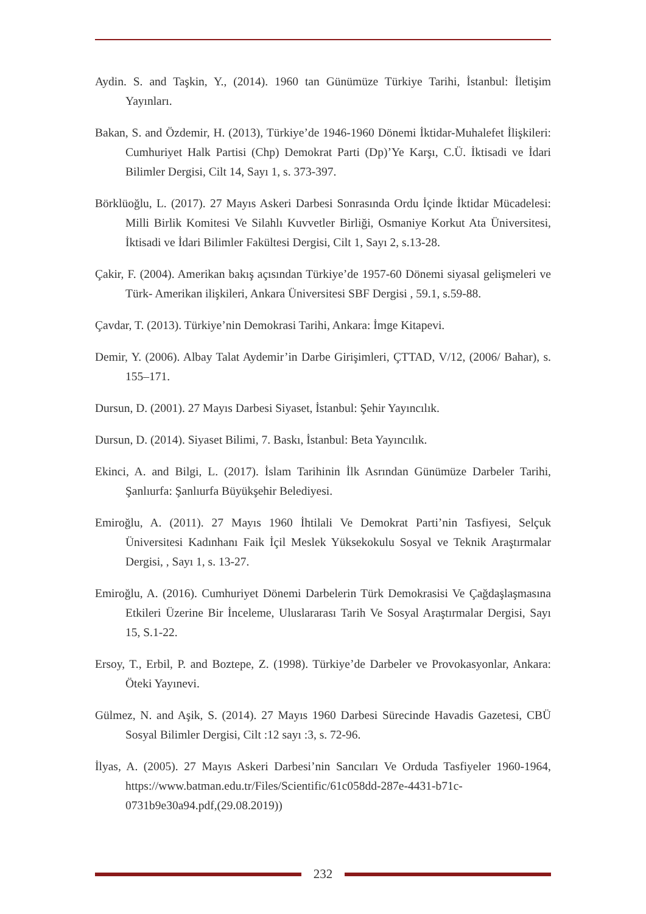Aydin. S. and Taşkin, Y., (2014). 1960 tan Günümüze Türkiye Tarihi, İstanbul: İletişim Yayınları.
Bakan, S. and Özdemir, H. (2013), Türkiye’de 1946-1960 Dönemi İktidar-Muhalefet İlişkileri: Cumhuriyet Halk Partisi (Chp) Demokrat Parti (Dp)’Ye Karşı, C.Ü. İktisadi ve İdari Bilimler Dergisi, Cilt 14, Sayı 1, s. 373-397.
Börklüoğlu, L. (2017). 27 Mayıs Askeri Darbesi Sonrasında Ordu İçinde İktidar Mücadelesi: Milli Birlik Komitesi Ve Silahlı Kuvvetler Birliği, Osmaniye Korkut Ata Üniversitesi, İktisadi ve İdari Bilimler Fakültesi Dergisi, Cilt 1, Sayı 2, s.13-28.
Çakir, F. (2004). Amerikan bakış açısından Türkiye’de 1957-60 Dönemi siyasal gelişmeleri ve Türk- Amerikan ilişkileri, Ankara Üniversitesi SBF Dergisi , 59.1, s.59-88.
Çavdar, T. (2013). Türkiye’nin Demokrasi Tarihi, Ankara: İmge Kitapevi.
Demir, Y. (2006). Albay Talat Aydemir’in Darbe Girişimleri, ÇTTAD, V/12, (2006/ Bahar), s. 155–171.
Dursun, D. (2001). 27 Mayıs Darbesi Siyaset, İstanbul: Şehir Yayıncılık.
Dursun, D. (2014). Siyaset Bilimi, 7. Baskı, İstanbul: Beta Yayıncılık.
Ekinci, A. and Bilgi, L. (2017). İslam Tarihinin İlk Asrından Günümüze Darbeler Tarihi, Şanlıurfa: Şanlıurfa Büyükşehir Belediyesi.
Emiroğlu, A. (2011). 27 Mayıs 1960 İhtilali Ve Demokrat Parti’nin Tasfiyesi, Selçuk Üniversitesi Kadınhanı Faik İçil Meslek Yüksekokulu Sosyal ve Teknik Araştırmalar Dergisi, , Sayı 1, s. 13-27.
Emiroğlu, A. (2016). Cumhuriyet Dönemi Darbelerin Türk Demokrasisi Ve Çağdaşlaşmasına Etkileri Üzerine Bir İnceleme, Uluslararası Tarih Ve Sosyal Araştırmalar Dergisi, Sayı 15, S.1-22.
Ersoy, T., Erbil, P. and Boztepe, Z. (1998). Türkiye’de Darbeler ve Provokasyonlar, Ankara: Öteki Yayınevi.
Gülmez, N. and Aşik, S. (2014). 27 Mayıs 1960 Darbesi Sürecinde Havadis Gazetesi, CBÜ Sosyal Bilimler Dergisi, Cilt :12 sayı :3, s. 72-96.
İlyas, A. (2005). 27 Mayıs Askeri Darbesi’nin Sancıları Ve Orduda Tasfiyeler 1960-1964, https://www.batman.edu.tr/Files/Scientific/61c058dd-287e-4431-b71c-0731b9e30a94.pdf,(29.08.2019))
232